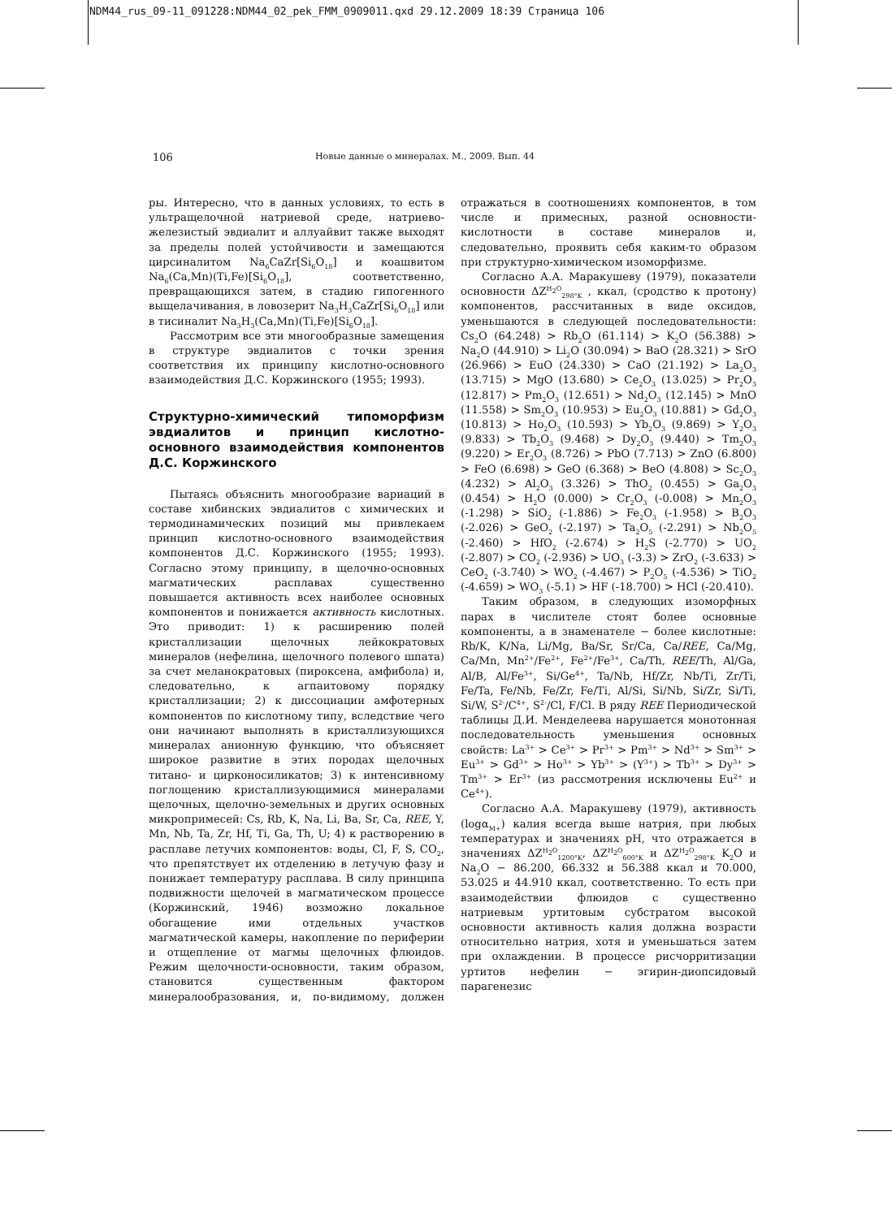NDM44_rus_09-11_091228:NDM44_02_pek_FMM_0909011.qxd 29.12.2009 18:39 Страница 106
106 Новые данные о минералах. М., 2009. Вып. 44
ры. Интересно, что в данных условиях, то есть в ультращелочной натриевой среде, натриево-железистый эвдиалит и аллуайвит также выходят за пределы полей устойчивости и замещаются цирсиналитом Na<sub>6</sub>CaZr[Si<sub>6</sub>O<sub>18</sub>] и коашвитом Na<sub>6</sub>(Ca,Mn)(Ti,Fe)[Si<sub>6</sub>O<sub>18</sub>], соответственно, превращающихся затем, в стадию гипогенного выщелачивания, в ловозерит Na<sub>3</sub>H<sub>3</sub>CaZr[Si<sub>6</sub>O<sub>18</sub>] или в тисиналит Na<sub>3</sub>H<sub>3</sub>(Ca,Mn)(Ti,Fe)[Si<sub>6</sub>O<sub>18</sub>].
Рассмотрим все эти многообразные замещения в структуре эвдиалитов с точки зрения соответствия их принципу кислотно-основного взаимодействия Д.С. Коржинского (1955; 1993).
Структурно-химический типоморфизм эвдиалитов и принцип кислотно-основного взаимодействия компонентов Д.С. Коржинского
Пытаясь объяснить многообразие вариаций в составе хибинских эвдиалитов с химических и термодинамических позиций мы привлекаем принцип кислотно-основного взаимодействия компонентов Д.С. Коржинского (1955; 1993). Согласно этому принципу, в щелочно-основных магматических расплавах существенно повышается активность всех наиболее основных компонентов и понижается активность кислотных. Это приводит: 1) к расширению полей кристаллизации щелочных лейкократовых минералов (нефелина, щелочного полевого шпата) за счет меланократовых (пироксена, амфибола) и, следовательно, к агпаитовому порядку кристаллизации; 2) к диссоциации амфотерных компонентов по кислотному типу, вследствие чего они начинают выполнять в кристаллизующихся минералах анионную функцию, что объясняет широкое развитие в этих породах щелочных титано- и цирконосиликатов; 3) к интенсивному поглощению кристаллизующимися минералами щелочных, щелочно-земельных и других основных микропримесей: Cs, Rb, K, Na, Li, Ba, Sr, Ca, REE, Y, Mn, Nb, Ta, Zr, Hf, Ti, Ga, Th, U; 4) к растворению в расплаве летучих компонентов: воды, Cl, F, S, CO<sub>2</sub>, что препятствует их отделению в летучую фазу и понижает температуру расплава. В силу принципа подвижности щелочей в магматическом процессе (Коржинский, 1946) возможно локальное обогащение ими отдельных участков магматической камеры, накопление по периферии и отщепление от магмы щелочных флюидов. Режим щелочности-основности, таким образом, становится существенным фактором минералообразования, и, по-видимому, должен отражаться в соотношениях компонентов, в том числе и примесных, разной основности-кислотности в составе минералов и, следовательно, проявить себя каким-то образом при структурно-химическом изоморфизме.
Согласно А.А. Маракушеву (1979), показатели основности ΔZ<sup>H<sub>2</sub>O</sup><sub>298°K</sub> , ккал, (сродство к протону) компонентов, рассчитанных в виде оксидов, уменьшаются в следующей последовательности: Cs<sub>2</sub>O (64.248) > Rb<sub>2</sub>O (61.114) > K<sub>2</sub>O (56.388) > Na<sub>2</sub>O (44.910) > Li<sub>2</sub>O (30.094) > BaO (28.321) > SrO (26.966) > EuO (24.330) > CaO (21.192) > La<sub>2</sub>O<sub>3</sub> (13.715) > MgO (13.680) > Ce<sub>2</sub>O<sub>3</sub> (13.025) > Pr<sub>2</sub>O<sub>3</sub> (12.817) > Pm<sub>2</sub>O<sub>3</sub> (12.651) > Nd<sub>2</sub>O<sub>3</sub> (12.145) > MnO (11.558) > Sm<sub>2</sub>O<sub>3</sub> (10.953) > Eu<sub>2</sub>O<sub>3</sub> (10.881) > Gd<sub>2</sub>O<sub>3</sub> (10.813) > Ho<sub>2</sub>O<sub>3</sub> (10.593) > Yb<sub>2</sub>O<sub>3</sub> (9.869) > Y<sub>2</sub>O<sub>3</sub> (9.833) > Tb<sub>2</sub>O<sub>3</sub> (9.468) > Dy<sub>2</sub>O<sub>3</sub> (9.440) > Tm<sub>2</sub>O<sub>3</sub> (9.220) > Er<sub>2</sub>O<sub>3</sub> (8.726) > PbO (7.713) > ZnO (6.800) > FeO (6.698) > GeO (6.368) > BeO (4.808) > Sc<sub>2</sub>O<sub>3</sub> (4.232) > Al<sub>2</sub>O<sub>3</sub> (3.326) > ThO<sub>2</sub> (0.455) > Ga<sub>2</sub>O<sub>3</sub> (0.454) > H<sub>2</sub>O (0.000) > Cr<sub>2</sub>O<sub>3</sub> (-0.008) > Mn<sub>2</sub>O<sub>3</sub> (-1.298) > SiO<sub>2</sub> (-1.886) > Fe<sub>2</sub>O<sub>3</sub> (-1.958) > B<sub>2</sub>O<sub>3</sub> (-2.026) > GeO<sub>2</sub> (-2.197) > Ta<sub>2</sub>O<sub>5</sub> (-2.291) > Nb<sub>2</sub>O<sub>5</sub> (-2.460) > HfO<sub>2</sub> (-2.674) > H<sub>2</sub>S (-2.770) > UO<sub>2</sub> (-2.807) > CO<sub>2</sub> (-2.936) > UO<sub>3</sub> (-3.3) > ZrO<sub>2</sub> (-3.633) > CeO<sub>2</sub> (-3.740) > WO<sub>2</sub> (-4.467) > P<sub>2</sub>O<sub>5</sub> (-4.536) > TiO<sub>2</sub> (-4.659) > WO<sub>3</sub> (-5.1) > HF (-18.700) > HCl (-20.410).
Таким образом, в следующих изоморфных парах в числителе стоят более основные компоненты, а в знаменателе − более кислотные: Rb/K, K/Na, Li/Mg, Ba/Sr, Sr/Ca, Ca/REE, Ca/Mg, Ca/Mn, Mn<sup>2+</sup>/Fe<sup>2+</sup>, Fe<sup>2+</sup>/Fe<sup>3+</sup>, Ca/Th, REE/Th, Al/Ga, Al/B, Al/Fe<sup>3+</sup>, Si/Ge<sup>4+</sup>, Ta/Nb, Hf/Zr, Nb/Ti, Zr/Ti, Fe/Ta, Fe/Nb, Fe/Zr, Fe/Ti, Al/Si, Si/Nb, Si/Zr, Si/Ti, Si/W, S<sup>2-</sup>/C<sup>4+</sup>, S<sup>2-</sup>/Cl, F/Cl. В ряду REE Периодической таблицы Д.И. Менделеева нарушается монотонная последовательность уменьшения основных свойств: La<sup>3+</sup> > Ce<sup>3+</sup> > Pr<sup>3+</sup> > Pm<sup>3+</sup> > Nd<sup>3+</sup> > Sm<sup>3+</sup> > Eu<sup>3+</sup> > Gd<sup>3+</sup> > Ho<sup>3+</sup> > Yb<sup>3+</sup> > (Y<sup>3+</sup>) > Tb<sup>3+</sup> > Dy<sup>3+</sup> > Tm<sup>3+</sup> > Er<sup>3+</sup> (из рассмотрения исключены Eu<sup>2+</sup> и Ce<sup>4+</sup>).
Согласно А.А. Маракушеву (1979), активность (logα<sub>M+</sub>) калия всегда выше натрия, при любых температурах и значениях pH, что отражается в значениях ΔZ<sup>H<sub>2</sub>O</sup><sub>1200°K</sub>, ΔZ<sup>H<sub>2</sub>O</sup><sub>600°K</sub> и ΔZ<sup>H<sub>2</sub>O</sup><sub>298°K</sub> K<sub>2</sub>O и Na<sub>2</sub>O − 86.200, 66.332 и 56.388 ккал и 70.000, 53.025 и 44.910 ккал, соответственно. То есть при взаимодействии флюидов с существенно натриевым уртитовым субстратом высокой основности активность калия должна возрасти относительно натрия, хотя и уменьшаться затем при охлаждении. В процессе рисчорритизации уртитов нефелин − эгирин-диопсидовый парагенезис